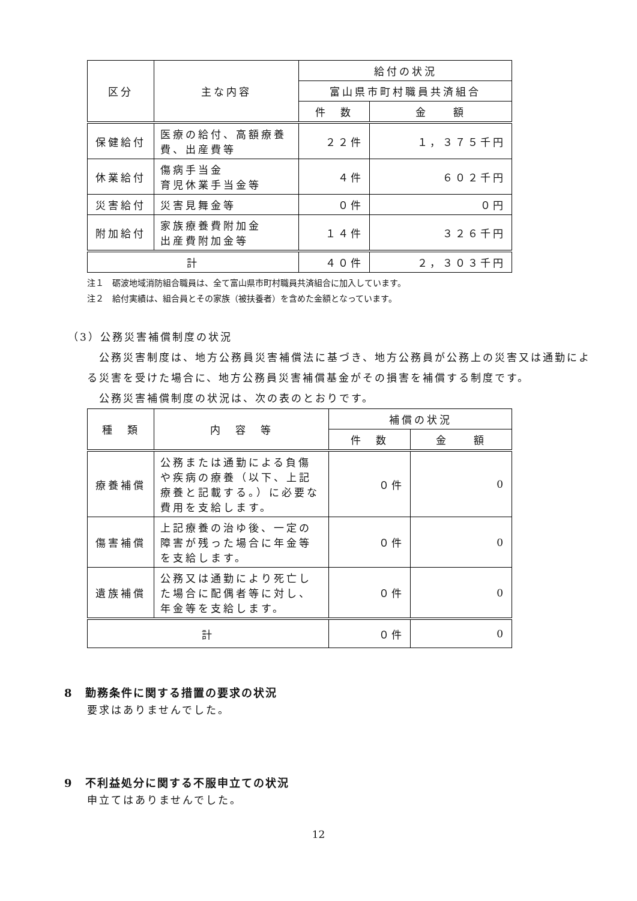| 区分 | 主な内容 | 給付の状況 | |
| --- | --- | --- | --- |
| | | 富山県市町村職員共済組合 | |
| | | 件 数 | 金 額 |
| 保健給付 | 医療の給付、高額療養費、出産費等 | ２２件 | １，３７５千円 |
| 休業給付 | 傷病手当金 育児休業手当金等 | ４件 | ６０２千円 |
| 災害給付 | 災害見舞金等 | ０件 | ０円 |
| 附加給付 | 家族療養費附加金 出産費附加金等 | １４件 | ３２６千円 |
| 計 | | ４０件 | ２，３０３千円 |
注１　砺波地域消防組合職員は、全て富山県市町村職員共済組合に加入しています。
注２　給付実績は、組合員とその家族（被扶養者）を含めた金額となっています。
（3）公務災害補償制度の状況
　公務災害制度は、地方公務員災害補償法に基づき、地方公務員が公務上の災害又は通勤による災害を受けた場合に、地方公務員災害補償基金がその損害を補償する制度です。
　公務災害補償制度の状況は、次の表のとおりです。
| 種 類 | 内 容 等 | 補償の状況 | |
| --- | --- | --- | --- |
| | | 件 数 | 金 額 |
| 療養補償 | 公務または通勤による負傷や疾病の療養（以下、上記療養と記載する。）に必要な費用を支給します。 | ０件 | 0 |
| 傷害補償 | 上記療養の治ゆ後、一定の障害が残った場合に年金等を支給します。 | ０件 | 0 |
| 遺族補償 | 公務又は通勤により死亡した場合に配偶者等に対し、年金等を支給します。 | ０件 | 0 |
| 計 | | ０件 | 0 |
8　勤務条件に関する措置の要求の状況
要求はありませんでした。
9　不利益処分に関する不服申立ての状況
申立てはありませんでした。
12